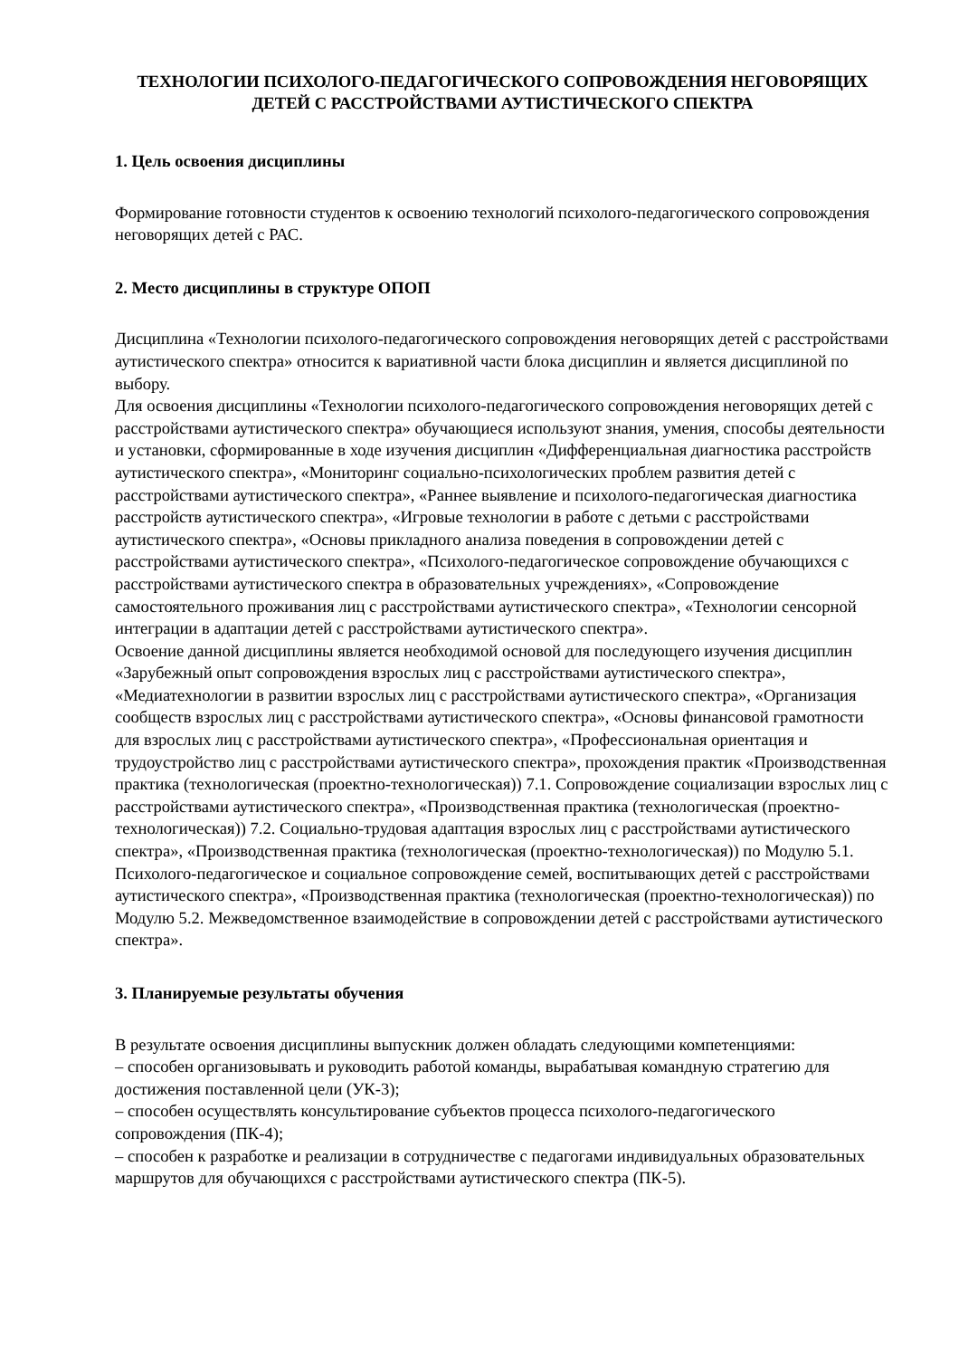ТЕХНОЛОГИИ ПСИХОЛОГО-ПЕДАГОГИЧЕСКОГО СОПРОВОЖДЕНИЯ НЕГОВОРЯЩИХ ДЕТЕЙ С РАССТРОЙСТВАМИ АУТИСТИЧЕСКОГО СПЕКТРА
1. Цель освоения дисциплины
Формирование готовности студентов к освоению технологий психолого-педагогического сопровождения неговорящих детей с РАС.
2. Место дисциплины в структуре ОПОП
Дисциплина «Технологии психолого-педагогического сопровождения неговорящих детей с расстройствами аутистического спектра» относится к вариативной части блока дисциплин и является дисциплиной по выбору.
Для освоения дисциплины «Технологии психолого-педагогического сопровождения неговорящих детей с расстройствами аутистического спектра» обучающиеся используют знания, умения, способы деятельности и установки, сформированные в ходе изучения дисциплин «Дифференциальная диагностика расстройств аутистического спектра», «Мониторинг социально-психологических проблем развития детей с расстройствами аутистического спектра», «Раннее выявление и психолого-педагогическая диагностика расстройств аутистического спектра», «Игровые технологии в работе с детьми с расстройствами аутистического спектра», «Основы прикладного анализа поведения в сопровождении детей с расстройствами аутистического спектра», «Психолого-педагогическое сопровождение обучающихся с расстройствами аутистического спектра в образовательных учреждениях», «Сопровождение самостоятельного проживания лиц с расстройствами аутистического спектра», «Технологии сенсорной интеграции в адаптации детей с расстройствами аутистического спектра».
Освоение данной дисциплины является необходимой основой для последующего изучения дисциплин «Зарубежный опыт сопровождения взрослых лиц с расстройствами аутистического спектра», «Медиатехнологии в развитии взрослых лиц с расстройствами аутистического спектра», «Организация сообществ взрослых лиц с расстройствами аутистического спектра», «Основы финансовой грамотности для взрослых лиц с расстройствами аутистического спектра», «Профессиональная ориентация и трудоустройство лиц с расстройствами аутистического спектра», прохождения практик «Производственная практика (технологическая (проектно-технологическая)) 7.1. Сопровождение социализации взрослых лиц с расстройствами аутистического спектра», «Производственная практика (технологическая (проектно-технологическая)) 7.2. Социально-трудовая адаптация взрослых лиц с расстройствами аутистического спектра», «Производственная практика (технологическая (проектно-технологическая)) по Модулю 5.1. Психолого-педагогическое и социальное сопровождение семей, воспитывающих детей с расстройствами аутистического спектра», «Производственная практика (технологическая (проектно-технологическая)) по Модулю 5.2. Межведомственное взаимодействие в сопровождении детей с расстройствами аутистического спектра».
3. Планируемые результаты обучения
В результате освоения дисциплины выпускник должен обладать следующими компетенциями:
– способен организовывать и руководить работой команды, вырабатывая командную стратегию для достижения поставленной цели (УК-3);
– способен осуществлять консультирование субъектов процесса психолого-педагогического сопровождения (ПК-4);
– способен к разработке и реализации в сотрудничестве с педагогами индивидуальных образовательных маршрутов для обучающихся с расстройствами аутистического спектра (ПК-5).